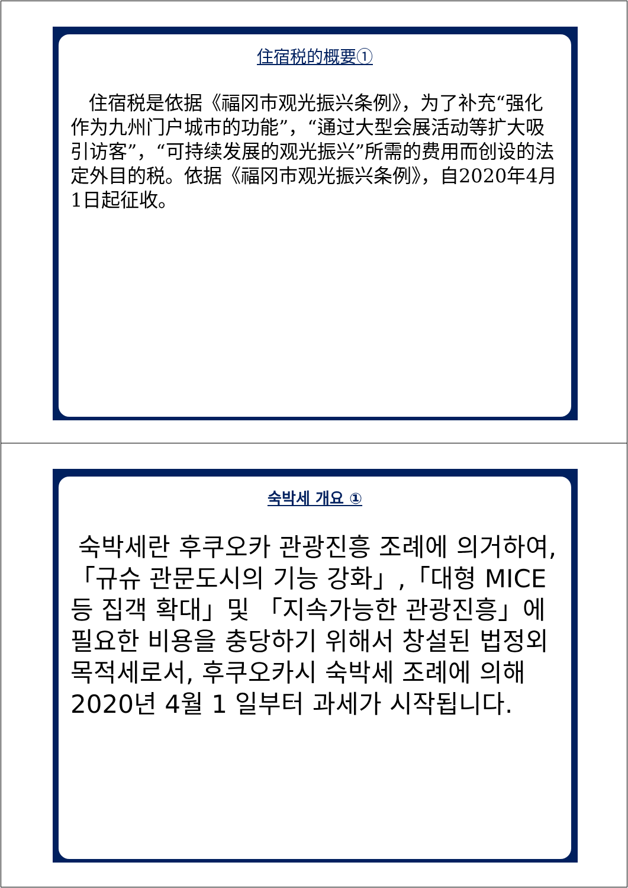住宿税的概要①
住宿税是依据《福冈市观光振兴条例》，为了补充“强化作为九州门户城市的功能”，“通过大型会展活动等扩大吸引访客”，“可持续发展的观光振兴”所需的费用而创设的法定外目的税。依据《福冈市观光振兴条例》，自2020年4月1日起征收。
숙박세 개요 ①
숙박세란 후쿠오카 관광진흥 조례에 의거하여,「규슈 관문도시의 기능 강화」,「대형 MICE 등 집객 확대」및 「지속가능한 관광진흥」에 필요한 비용을 충당하기 위해서 창설된 법정외목적세로서, 후쿠오카시 숙박세 조례에 의해 2020년 4월 1 일부터 과세가 시작됩니다.